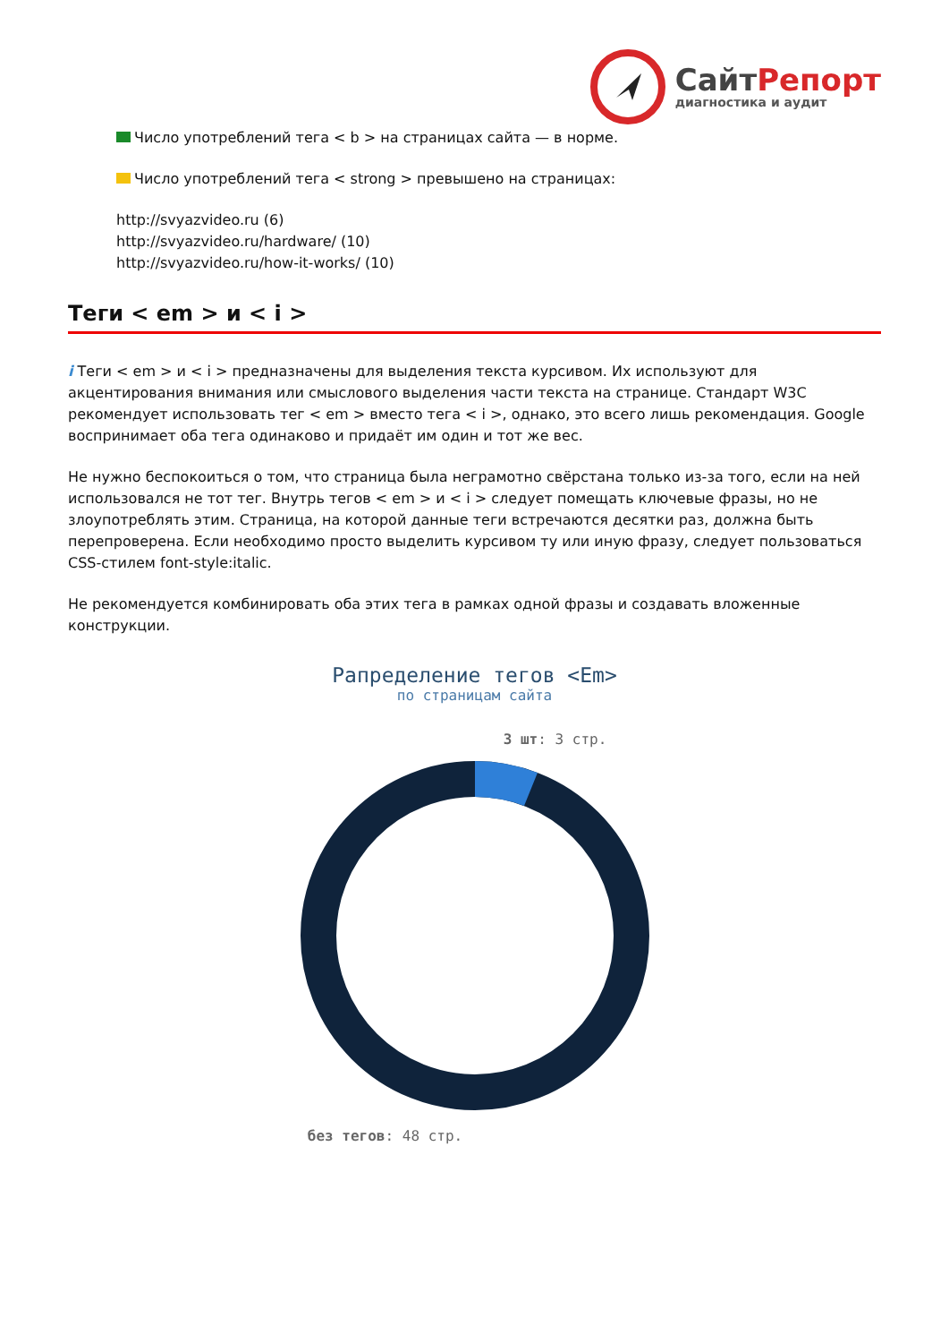СайтРепорт
диагностика и аудит
Число употреблений тега < b > на страницах сайта — в норме.
Число употреблений тега < strong > превышено на страницах:
http://svyazvideo.ru (6)
http://svyazvideo.ru/hardware/ (10)
http://svyazvideo.ru/how-it-works/ (10)
Теги < em > и < i >
i Теги < em > и < i > предназначены для выделения текста курсивом. Их используют для акцентирования внимания или смыслового выделения части текста на странице. Стандарт W3C рекомендует использовать тег < em > вместо тега < i >, однако, это всего лишь рекомендация. Google воспринимает оба тега одинаково и придаёт им один и тот же вес.
Не нужно беспокоиться о том, что страница была неграмотно свёрстана только из-за того, если на ней использовался не тот тег. Внутрь тегов < em > и < i > следует помещать ключевые фразы, но не злоупотреблять этим. Страница, на которой данные теги встречаются десятки раз, должна быть перепроверена. Если необходимо просто выделить курсивом ту или иную фразу, следует пользоваться CSS-стилем font-style:italic.
Не рекомендуется комбинировать оба этих тега в рамках одной фразы и создавать вложенные конструкции.
Рапределение тегов <Em>
по страницам сайта
3 шт: 3 стр.
без тегов: 48 стр.